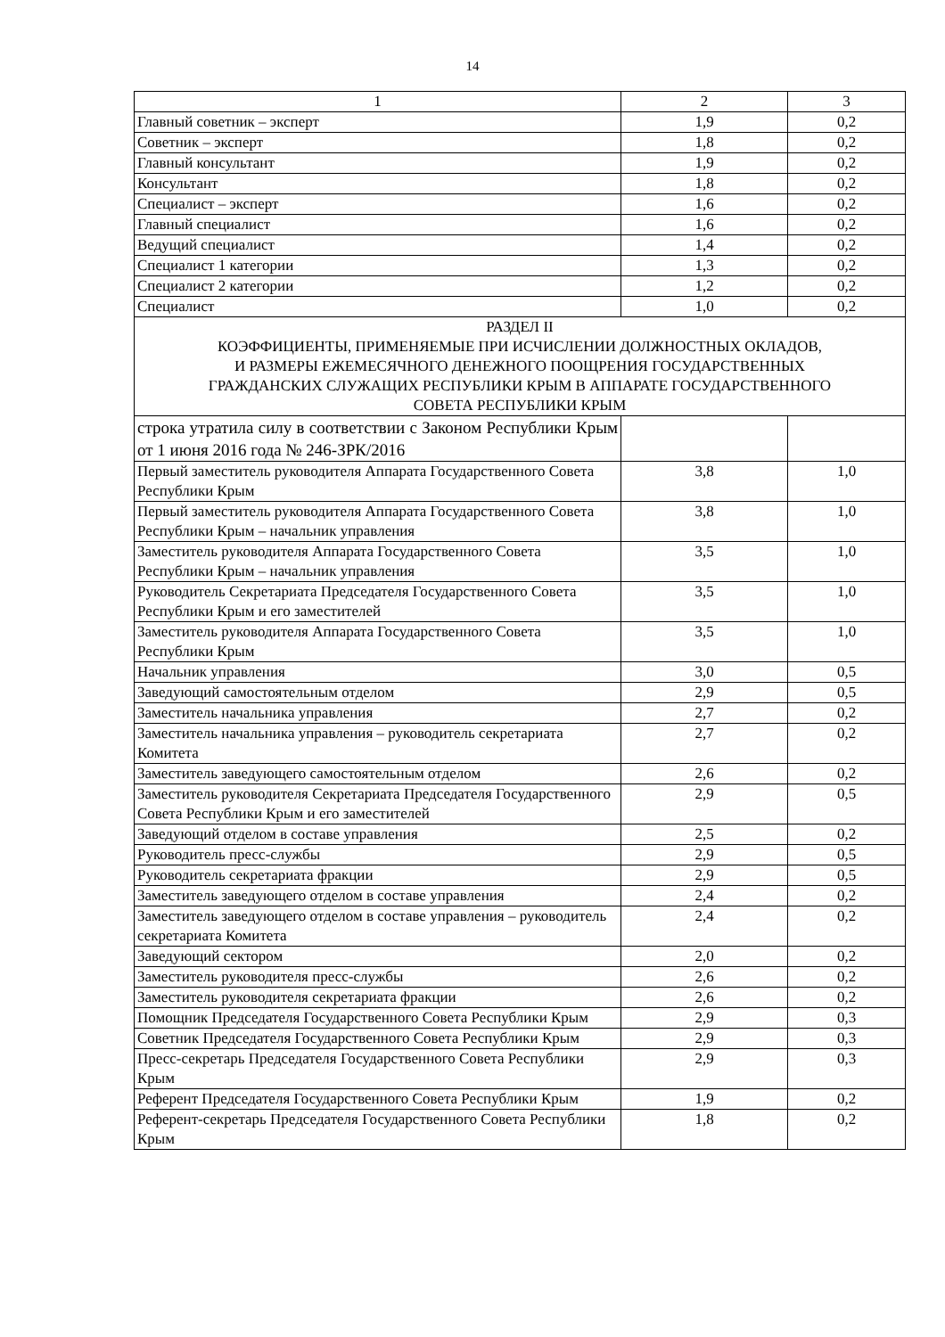14
| 1 | 2 | 3 |
| --- | --- | --- |
| Главный советник – эксперт | 1,9 | 0,2 |
| Советник – эксперт | 1,8 | 0,2 |
| Главный консультант | 1,9 | 0,2 |
| Консультант | 1,8 | 0,2 |
| Специалист – эксперт | 1,6 | 0,2 |
| Главный специалист | 1,6 | 0,2 |
| Ведущий специалист | 1,4 | 0,2 |
| Специалист 1 категории | 1,3 | 0,2 |
| Специалист 2 категории | 1,2 | 0,2 |
| Специалист | 1,0 | 0,2 |
| РАЗДЕЛ II КОЭФФИЦИЕНТЫ, ПРИМЕНЯЕМЫЕ ПРИ ИСЧИСЛЕНИИ ДОЛЖНОСТНЫХ ОКЛАДОВ, И РАЗМЕРЫ ЕЖЕМЕСЯЧНОГО ДЕНЕЖНОГО ПООЩРЕНИЯ ГОСУДАРСТВЕННЫХ ГРАЖДАНСКИХ СЛУЖАЩИХ РЕСПУБЛИКИ КРЫМ В АППАРАТЕ ГОСУДАРСТВЕННОГО СОВЕТА РЕСПУБЛИКИ КРЫМ | | |
| строка утратила силу в соответствии с Законом Республики Крым от 1 июня 2016 года № 246-ЗРК/2016 | | |
| Первый заместитель руководителя Аппарата Государственного Совета Республики Крым | 3,8 | 1,0 |
| Первый заместитель руководителя Аппарата Государственного Совета Республики Крым – начальник управления | 3,8 | 1,0 |
| Заместитель руководителя Аппарата Государственного Совета Республики Крым – начальник управления | 3,5 | 1,0 |
| Руководитель Секретариата Председателя Государственного Совета Республики Крым и его заместителей | 3,5 | 1,0 |
| Заместитель руководителя Аппарата Государственного Совета Республики Крым | 3,5 | 1,0 |
| Начальник управления | 3,0 | 0,5 |
| Заведующий самостоятельным отделом | 2,9 | 0,5 |
| Заместитель начальника управления | 2,7 | 0,2 |
| Заместитель начальника управления – руководитель секретариата Комитета | 2,7 | 0,2 |
| Заместитель заведующего самостоятельным отделом | 2,6 | 0,2 |
| Заместитель руководителя Секретариата Председателя Государственного Совета Республики Крым и его заместителей | 2,9 | 0,5 |
| Заведующий отделом в составе управления | 2,5 | 0,2 |
| Руководитель пресс-службы | 2,9 | 0,5 |
| Руководитель секретариата фракции | 2,9 | 0,5 |
| Заместитель заведующего отделом в составе управления | 2,4 | 0,2 |
| Заместитель заведующего отделом в составе управления – руководитель секретариата Комитета | 2,4 | 0,2 |
| Заведующий сектором | 2,0 | 0,2 |
| Заместитель руководителя пресс-службы | 2,6 | 0,2 |
| Заместитель руководителя секретариата фракции | 2,6 | 0,2 |
| Помощник Председателя Государственного Совета Республики Крым | 2,9 | 0,3 |
| Советник Председателя Государственного Совета Республики Крым | 2,9 | 0,3 |
| Пресс-секретарь Председателя Государственного Совета Республики Крым | 2,9 | 0,3 |
| Референт Председателя Государственного Совета Республики Крым | 1,9 | 0,2 |
| Референт-секретарь Председателя Государственного Совета Республики Крым | 1,8 | 0,2 |